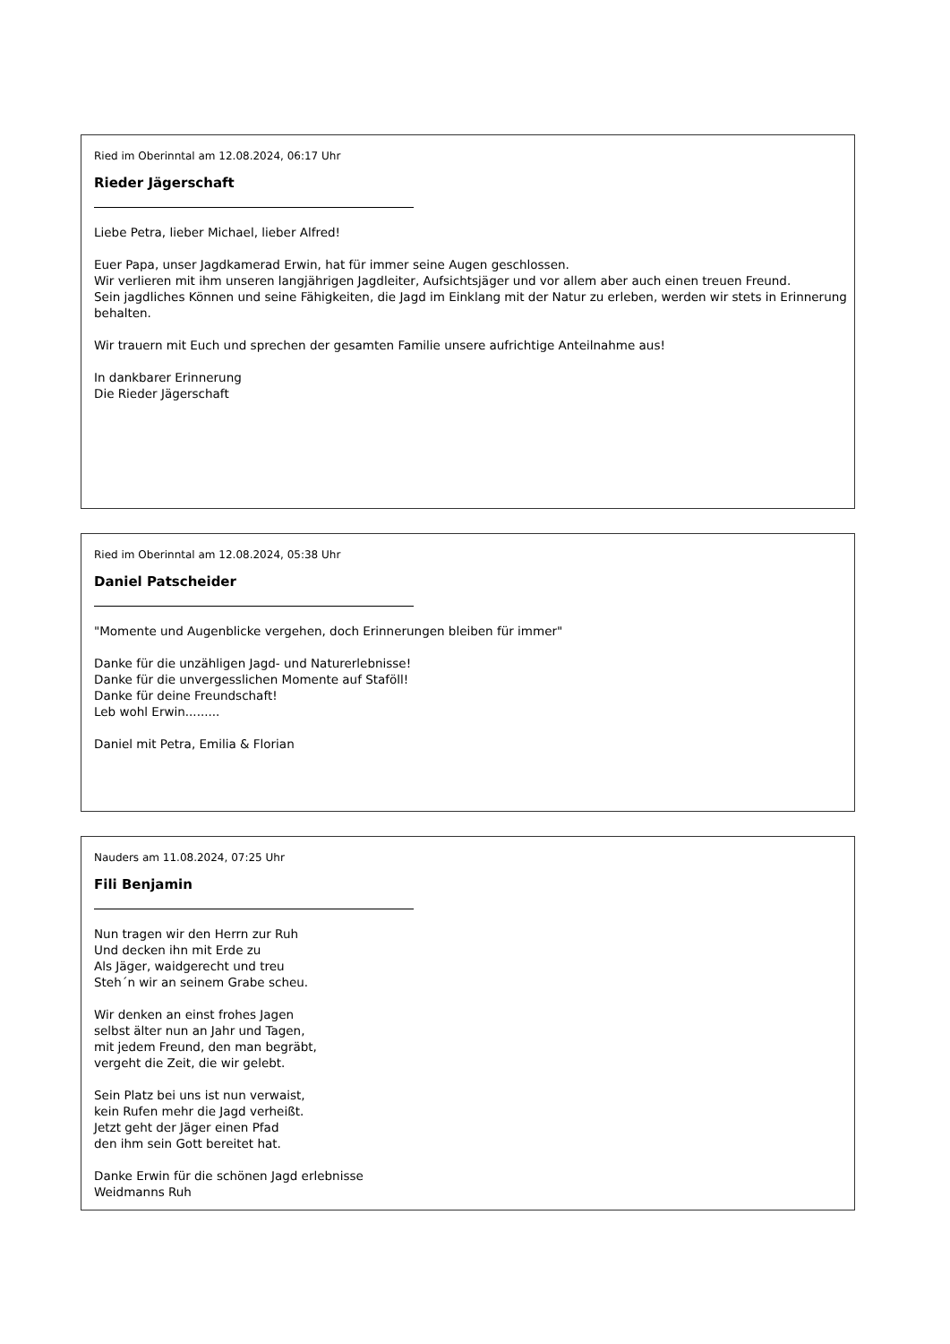Ried im Oberinntal am 12.08.2024, 06:17 Uhr
Rieder Jägerschaft
Liebe Petra, lieber Michael, lieber Alfred!
Euer Papa, unser Jagdkamerad Erwin, hat für immer seine Augen geschlossen.
Wir verlieren mit ihm unseren langjährigen Jagdleiter, Aufsichtsjäger und vor allem aber auch einen treuen Freund.
Sein jagdliches Können und seine Fähigkeiten, die Jagd im Einklang mit der Natur zu erleben, werden wir stets in Erinnerung behalten.
Wir trauern mit Euch und sprechen der gesamten Familie unsere aufrichtige Anteilnahme aus!
In dankbarer Erinnerung
Die Rieder Jägerschaft
Ried im Oberinntal am 12.08.2024, 05:38 Uhr
Daniel Patscheider
"Momente und Augenblicke vergehen, doch Erinnerungen bleiben für immer"
Danke für die unzähligen Jagd- und Naturerlebnisse!
Danke für die unvergesslichen Momente auf Staföll!
Danke für deine Freundschaft!
Leb wohl Erwin.........
Daniel mit Petra, Emilia & Florian
Nauders am 11.08.2024, 07:25 Uhr
Fili Benjamin
Nun tragen wir den Herrn zur Ruh
Und decken ihn mit Erde zu
Als Jäger, waidgerecht und treu
Steh´n wir an seinem Grabe scheu.
Wir denken an einst frohes Jagen
selbst älter nun an Jahr und Tagen,
mit jedem Freund, den man begräbt,
vergeht die Zeit, die wir gelebt.
Sein Platz bei uns ist nun verwaist,
kein Rufen mehr die Jagd verheißt.
Jetzt geht der Jäger einen Pfad
den ihm sein Gott bereitet hat.
Danke Erwin für die schönen Jagd erlebnisse
Weidmanns Ruh